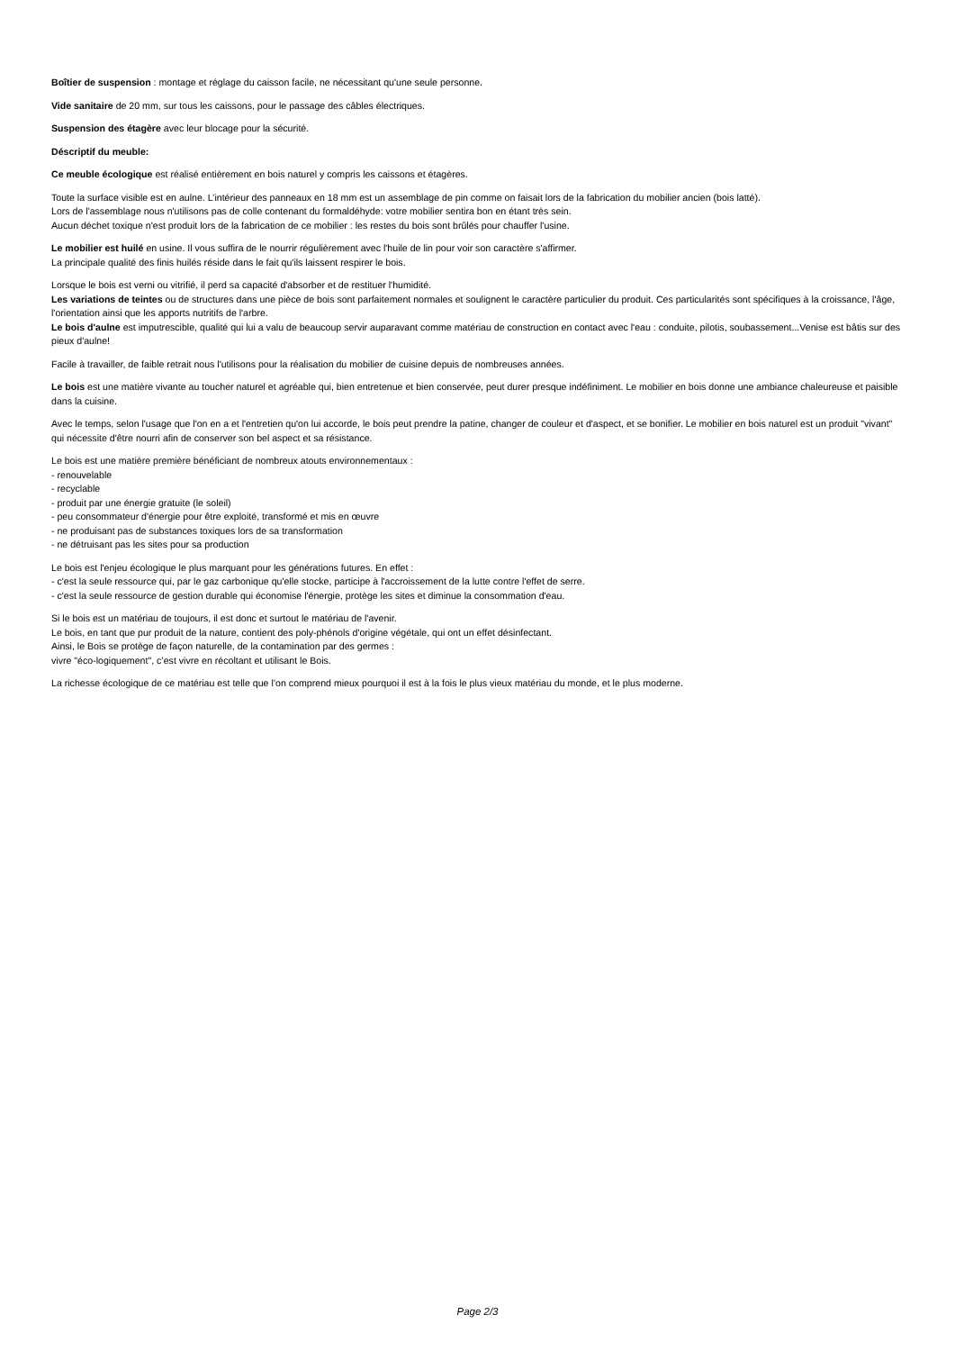Boîtier de suspension : montage et réglage du caisson facile, ne nécessitant qu'une seule personne.
Vide sanitaire de 20 mm, sur tous les caissons, pour le passage des câbles électriques.
Suspension des étagère avec leur blocage pour la sécurité.
Déscriptif du meuble:
Ce meuble écologique est réalisé entièrement en bois naturel y compris les caissons et étagères.
Toute la surface visible est en aulne. L’intérieur des panneaux en 18 mm est un assemblage de pin comme on faisait lors de la fabrication du mobilier ancien (bois latté).
Lors de l'assemblage nous n'utilisons pas de colle contenant du formaldéhyde: votre mobilier sentira bon en étant très sein.
Aucun déchet toxique n'est produit lors de la fabrication de ce mobilier : les restes du bois sont brûlés pour chauffer l'usine.
Le mobilier est huilé en usine. Il vous suffira de le nourrir régulièrement avec l'huile de lin pour voir son caractère s'affirmer.
La principale qualité des finis huilés réside dans le fait qu'ils laissent respirer le bois.
Lorsque le bois est verni ou vitrifié, il perd sa capacité d'absorber et de restituer l'humidité.
Les variations de teintes ou de structures dans une pièce de bois sont parfaitement normales et soulignent le caractère particulier du produit. Ces particularités sont spécifiques à la croissance, l'âge, l'orientation ainsi que les apports nutritifs de l'arbre.
Le bois d'aulne est imputrescible, qualité qui lui a valu de beaucoup servir auparavant comme matériau de construction en contact avec l'eau : conduite, pilotis, soubassement...Venise est bâtis sur des pieux d'aulne!
Facile à travailler, de faible retrait nous l'utilisons pour la réalisation du mobilier de cuisine depuis de nombreuses années.
Le bois est une matière vivante au toucher naturel et agréable qui, bien entretenue et bien conservée, peut durer presque indéfiniment. Le mobilier en bois donne une ambiance chaleureuse et paisible dans la cuisine.
Avec le temps, selon l'usage que l'on en a et l'entretien qu'on lui accorde, le bois peut prendre la patine, changer de couleur et d'aspect, et se bonifier. Le mobilier en bois naturel est un produit "vivant" qui nécessite d'être nourri afin de conserver son bel aspect et sa résistance.
Le bois est une matière première bénéficiant de nombreux atouts environnementaux :
- renouvelable
- recyclable
- produit par une énergie gratuite (le soleil)
- peu consommateur d'énergie pour être exploité, transformé et mis en œuvre
- ne produisant pas de substances toxiques lors de sa transformation
- ne détruisant pas les sites pour sa production
Le bois est l'enjeu écologique le plus marquant pour les générations futures. En effet :
- c'est la seule ressource qui, par le gaz carbonique qu'elle stocke, participe à l'accroissement de la lutte contre l'effet de serre.
- c'est la seule ressource de gestion durable qui économise l'énergie, protège les sites et diminue la consommation d'eau.
Si le bois est un matériau de toujours, il est donc et surtout le matériau de l'avenir.
Le bois, en tant que pur produit de la nature, contient des poly-phénols d'origine végétale, qui ont un effet désinfectant.
Ainsi, le Bois se protège de façon naturelle, de la contamination par des germes :
vivre "éco-logiquement", c’est vivre en récoltant et utilisant le Bois.
La richesse écologique de ce matériau est telle que l’on comprend mieux pourquoi il est à la fois le plus vieux matériau du monde, et le plus moderne.
Page 2/3